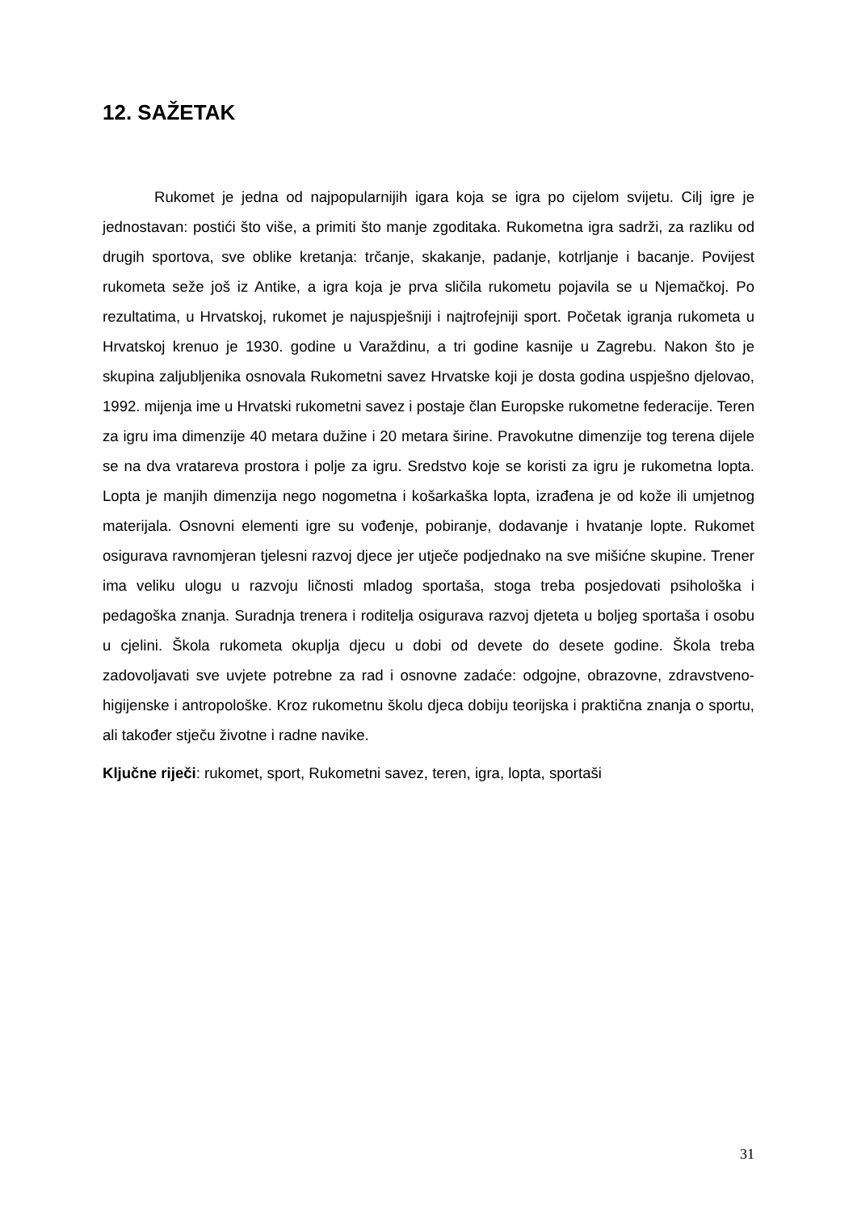12. SAŽETAK
Rukomet je jedna od najpopularnijih igara koja se igra po cijelom svijetu. Cilj igre je jednostavan: postići što više, a primiti što manje zgoditaka. Rukometna igra sadrži, za razliku od drugih sportova, sve oblike kretanja: trčanje, skakanje, padanje, kotrljanje i bacanje. Povijest rukometa seže još iz Antike, a igra koja je prva sličila rukometu pojavila se u Njemačkoj. Po rezultatima, u Hrvatskoj, rukomet je najuspješniji i najtrofejniji sport. Početak igranja rukometa u Hrvatskoj krenuo je 1930. godine u Varaždinu, a tri godine kasnije u Zagrebu. Nakon što je skupina zaljubljenika osnovala Rukometni savez Hrvatske koji je dosta godina uspješno djelovao, 1992. mijenja ime u Hrvatski rukometni savez i postaje član Europske rukometne federacije. Teren za igru ima dimenzije 40 metara dužine i 20 metara širine. Pravokutne dimenzije tog terena dijele se na dva vratareva prostora i polje za igru. Sredstvo koje se koristi za igru je rukometna lopta. Lopta je manjih dimenzija nego nogometna i košarkaška lopta, izrađena je od kože ili umjetnog materijala. Osnovni elementi igre su vođenje, pobiranje, dodavanje i hvatanje lopte. Rukomet osigurava ravnomjeran tjelesni razvoj djece jer utječe podjednako na sve mišićne skupine. Trener ima veliku ulogu u razvoju ličnosti mladog sportaša, stoga treba posjedovati psihološka i pedagoška znanja. Suradnja trenera i roditelja osigurava razvoj djeteta u boljeg sportaša i osobu u cjelini. Škola rukometa okuplja djecu u dobi od devete do desete godine. Škola treba zadovoljavati sve uvjete potrebne za rad i osnovne zadaće: odgojne, obrazovne, zdravstveno-higijenske i antropološke. Kroz rukometnu školu djeca dobiju teorijska i praktična znanja o sportu, ali također stječu životne i radne navike.
Ključne riječi: rukomet, sport, Rukometni savez, teren, igra, lopta, sportaši
31